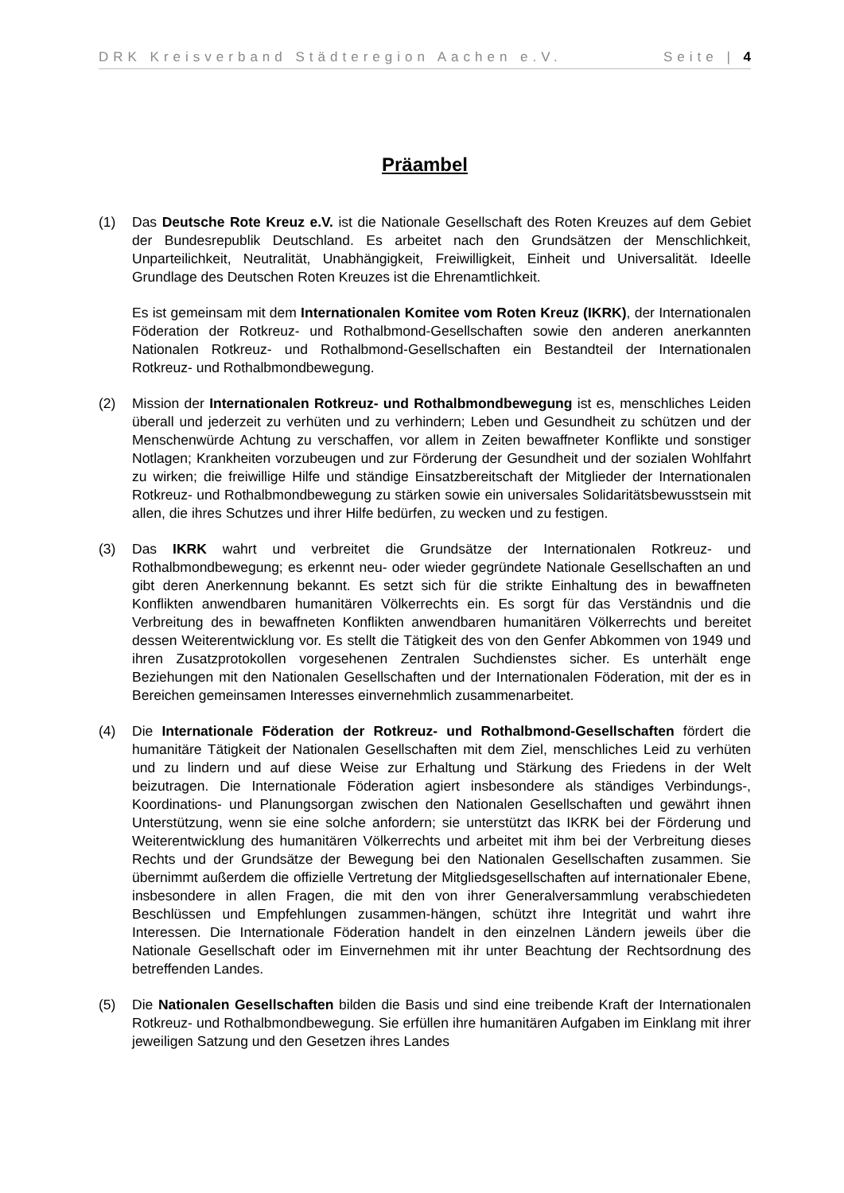DRK Kreisverband Städteregion Aachen e.V. Seite | 4
Präambel
(1) Das Deutsche Rote Kreuz e.V. ist die Nationale Gesellschaft des Roten Kreuzes auf dem Gebiet der Bundesrepublik Deutschland. Es arbeitet nach den Grundsätzen der Menschlichkeit, Unparteilichkeit, Neutralität, Unabhängigkeit, Freiwilligkeit, Einheit und Universalität. Ideelle Grundlage des Deutschen Roten Kreuzes ist die Ehrenamtlichkeit.
Es ist gemeinsam mit dem Internationalen Komitee vom Roten Kreuz (IKRK), der Internationalen Föderation der Rotkreuz- und Rothalbmond-Gesellschaften sowie den anderen anerkannten Nationalen Rotkreuz- und Rothalbmond-Gesellschaften ein Bestandteil der Internationalen Rotkreuz- und Rothalbmondbewegung.
(2) Mission der Internationalen Rotkreuz- und Rothalbmondbewegung ist es, menschliches Leiden überall und jederzeit zu verhüten und zu verhindern; Leben und Gesundheit zu schützen und der Menschenwürde Achtung zu verschaffen, vor allem in Zeiten bewaffneter Konflikte und sonstiger Notlagen; Krankheiten vorzubeugen und zur Förderung der Gesundheit und der sozialen Wohlfahrt zu wirken; die freiwillige Hilfe und ständige Einsatzbereitschaft der Mitglieder der Internationalen Rotkreuz- und Rothalbmondbewegung zu stärken sowie ein universales Solidaritätsbewusstsein mit allen, die ihres Schutzes und ihrer Hilfe bedürfen, zu wecken und zu festigen.
(3) Das IKRK wahrt und verbreitet die Grundsätze der Internationalen Rotkreuz- und Rothalbmondbewegung; es erkennt neu- oder wieder gegründete Nationale Gesellschaften an und gibt deren Anerkennung bekannt. Es setzt sich für die strikte Einhaltung des in bewaffneten Konflikten anwendbaren humanitären Völkerrechts ein. Es sorgt für das Verständnis und die Verbreitung des in bewaffneten Konflikten anwendbaren humanitären Völkerrechts und bereitet dessen Weiterentwicklung vor. Es stellt die Tätigkeit des von den Genfer Abkommen von 1949 und ihren Zusatzprotokollen vorgesehenen Zentralen Suchdienstes sicher. Es unterhält enge Beziehungen mit den Nationalen Gesellschaften und der Internationalen Föderation, mit der es in Bereichen gemeinsamen Interesses einvernehmlich zusammenarbeitet.
(4) Die Internationale Föderation der Rotkreuz- und Rothalbmond-Gesellschaften fördert die humanitäre Tätigkeit der Nationalen Gesellschaften mit dem Ziel, menschliches Leid zu verhüten und zu lindern und auf diese Weise zur Erhaltung und Stärkung des Friedens in der Welt beizutragen. Die Internationale Föderation agiert insbesondere als ständiges Verbindungs-, Koordinations- und Planungsorgan zwischen den Nationalen Gesellschaften und gewährt ihnen Unterstützung, wenn sie eine solche anfordern; sie unterstützt das IKRK bei der Förderung und Weiterentwicklung des humanitären Völkerrechts und arbeitet mit ihm bei der Verbreitung dieses Rechts und der Grundsätze der Bewegung bei den Nationalen Gesellschaften zusammen. Sie übernimmt außerdem die offizielle Vertretung der Mitgliedsgesellschaften auf internationaler Ebene, insbesondere in allen Fragen, die mit den von ihrer Generalversammlung verabschiedeten Beschlüssen und Empfehlungen zusammen-hängen, schützt ihre Integrität und wahrt ihre Interessen. Die Internationale Föderation handelt in den einzelnen Ländern jeweils über die Nationale Gesellschaft oder im Einvernehmen mit ihr unter Beachtung der Rechtsordnung des betreffenden Landes.
(5) Die Nationalen Gesellschaften bilden die Basis und sind eine treibende Kraft der Internationalen Rotkreuz- und Rothalbmondbewegung. Sie erfüllen ihre humanitären Aufgaben im Einklang mit ihrer jeweiligen Satzung und den Gesetzen ihres Landes